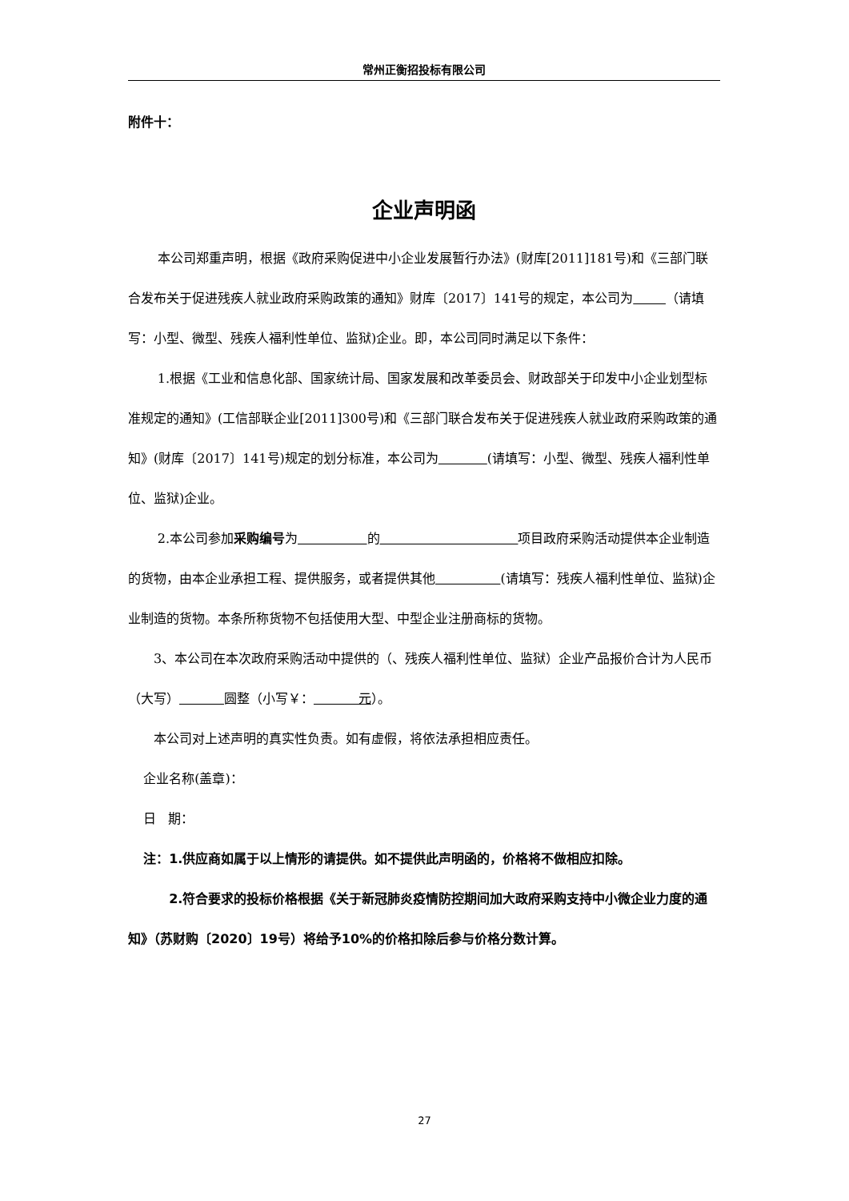常州正衡招投标有限公司
附件十：
企业声明函
本公司郑重声明，根据《政府采购促进中小企业发展暂行办法》(财库[2011]181号)和《三部门联合发布关于促进残疾人就业政府采购政策的通知》财库〔2017〕141号的规定，本公司为 （请填写：小型、微型、残疾人福利性单位、监狱)企业。即，本公司同时满足以下条件：
1.根据《工业和信息化部、国家统计局、国家发展和改革委员会、财政部关于印发中小企业划型标准规定的通知》(工信部联企业[2011]300号)和《三部门联合发布关于促进残疾人就业政府采购政策的通知》(财库〔2017〕141号)规定的划分标准，本公司为 (请填写：小型、微型、残疾人福利性单位、监狱)企业。
2.本公司参加采购编号为 的 项目政府采购活动提供本企业制造的货物，由本企业承担工程、提供服务，或者提供其他 (请填写：残疾人福利性单位、监狱)企业制造的货物。本条所称货物不包括使用大型、中型企业注册商标的货物。
3、本公司在本次政府采购活动中提供的（、残疾人福利性单位、监狱）企业产品报价合计为人民币（大写） 圆整（小写￥： 元）。
本公司对上述声明的真实性负责。如有虚假，将依法承担相应责任。
企业名称(盖章)：
日 期：
注：1.供应商如属于以上情形的请提供。如不提供此声明函的，价格将不做相应扣除。
2.符合要求的投标价格根据《关于新冠肺炎疫情防控期间加大政府采购支持中小微企业力度的通知》（苏财购〔2020〕19号）将给予10%的价格扣除后参与价格分数计算。
27